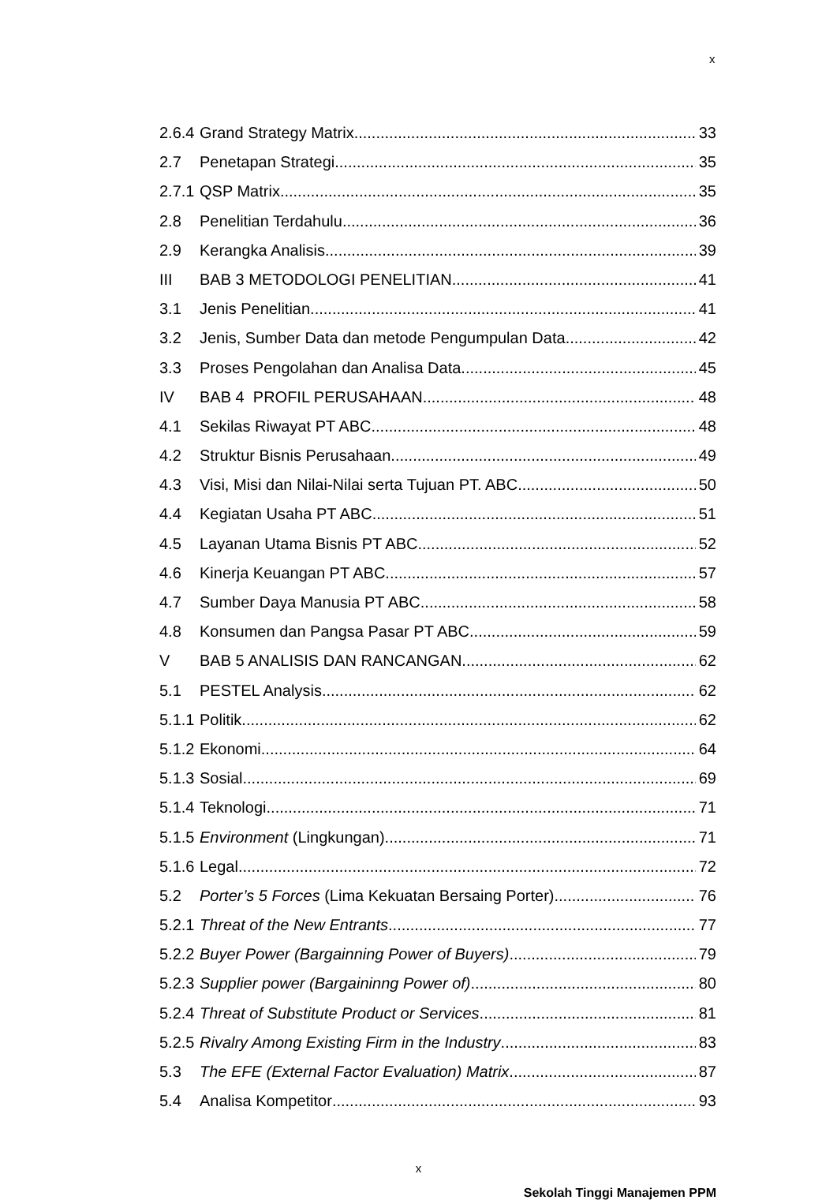x
2.6.4 Grand Strategy Matrix 33
2.7 Penetapan Strategi 35
2.7.1 QSP Matrix 35
2.8 Penelitian Terdahulu 36
2.9 Kerangka Analisis 39
III BAB 3 METODOLOGI PENELITIAN 41
3.1 Jenis Penelitian 41
3.2 Jenis, Sumber Data dan metode Pengumpulan Data 42
3.3 Proses Pengolahan dan Analisa Data 45
IV BAB 4 PROFIL PERUSAHAAN 48
4.1 Sekilas Riwayat PT ABC 48
4.2 Struktur Bisnis Perusahaan 49
4.3 Visi, Misi dan Nilai-Nilai serta Tujuan PT. ABC 50
4.4 Kegiatan Usaha PT ABC 51
4.5 Layanan Utama Bisnis PT ABC 52
4.6 Kinerja Keuangan PT ABC 57
4.7 Sumber Daya Manusia PT ABC 58
4.8 Konsumen dan Pangsa Pasar PT ABC 59
V BAB 5 ANALISIS DAN RANCANGAN 62
5.1 PESTEL Analysis 62
5.1.1 Politik 62
5.1.2 Ekonomi 64
5.1.3 Sosial 69
5.1.4 Teknologi 71
5.1.5 Environment (Lingkungan) 71
5.1.6 Legal 72
5.2 Porter’s 5 Forces (Lima Kekuatan Bersaing Porter) 76
5.2.1 Threat of the New Entrants 77
5.2.2 Buyer Power (Bargainning Power of Buyers) 79
5.2.3 Supplier power (Bargaininng Power of) 80
5.2.4 Threat of Substitute Product or Services 81
5.2.5 Rivalry Among Existing Firm in the Industry 83
5.3 The EFE (External Factor Evaluation) Matrix 87
5.4 Analisa Kompetitor 93
x
Sekolah Tinggi Manajemen PPM